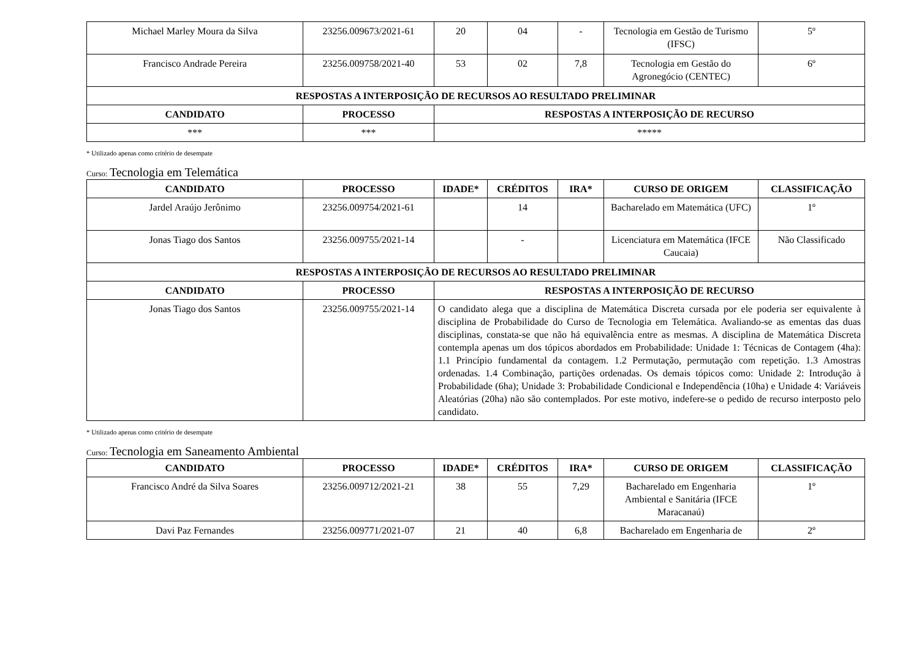| Michael Marley Moura da Silva | 23256.009673/2021-61 | 20 | 04 | - | Tecnologia em Gestão de Turismo (IFSC) | 5º |
| Francisco Andrade Pereira | 23256.009758/2021-40 | 53 | 02 | 7,8 | Tecnologia em Gestão do Agronegócio (CENTEC) | 6º |
| RESPOSTAS A INTERPOSIÇÃO DE RECURSOS AO RESULTADO PRELIMINAR | | | | | | |
| CANDIDATO | PROCESSO | RESPOSTAS A INTERPOSIÇÃO DE RECURSO | | | | |
| *** | *** | ***** | | | | |
* Utilizado apenas como critério de desempate
Curso: Tecnologia em Telemática
| CANDIDATO | PROCESSO | IDADE* | CRÉDITOS | IRA* | CURSO DE ORIGEM | CLASSIFICAÇÃO |
| --- | --- | --- | --- | --- | --- | --- |
| Jardel Araújo Jerônimo | 23256.009754/2021-61 | | 14 | | Bacharelado em Matemática (UFC) | 1º |
| Jonas Tiago dos Santos | 23256.009755/2021-14 | | - | | Licenciatura em Matemática (IFCE Caucaia) | Não Classificado |
| RESPOSTAS A INTERPOSIÇÃO DE RECURSOS AO RESULTADO PRELIMINAR | | | | | | |
| CANDIDATO | PROCESSO | RESPOSTAS A INTERPOSIÇÃO DE RECURSO | | | | |
| Jonas Tiago dos Santos | 23256.009755/2021-14 | O candidato alega que a disciplina de Matemática Discreta cursada por ele poderia ser equivalente à disciplina de Probabilidade do Curso de Tecnologia em Telemática. Avaliando-se as ementas das duas disciplinas, constata-se que não há equivalência entre as mesmas. A disciplina de Matemática Discreta contempla apenas um dos tópicos abordados em Probabilidade: Unidade 1: Técnicas de Contagem (4ha): 1.1 Princípio fundamental da contagem. 1.2 Permutação, permutação com repetição. 1.3 Amostras ordenadas. 1.4 Combinação, partições ordenadas. Os demais tópicos como: Unidade 2: Introdução à Probabilidade (6ha); Unidade 3: Probabilidade Condicional e Independência (10ha) e Unidade 4: Variáveis Aleatórias (20ha) não são contemplados. Por este motivo, indefere-se o pedido de recurso interposto pelo candidato. | | | | |
* Utilizado apenas como critério de desempate
Curso: Tecnologia em Saneamento Ambiental
| CANDIDATO | PROCESSO | IDADE* | CRÉDITOS | IRA* | CURSO DE ORIGEM | CLASSIFICAÇÃO |
| --- | --- | --- | --- | --- | --- | --- |
| Francisco André da Silva Soares | 23256.009712/2021-21 | 38 | 55 | 7,29 | Bacharelado em Engenharia Ambiental e Sanitária (IFCE Maracanaú) | 1º |
| Davi Paz Fernandes | 23256.009771/2021-07 | 21 | 40 | 6,8 | Bacharelado em Engenharia de | 2º |